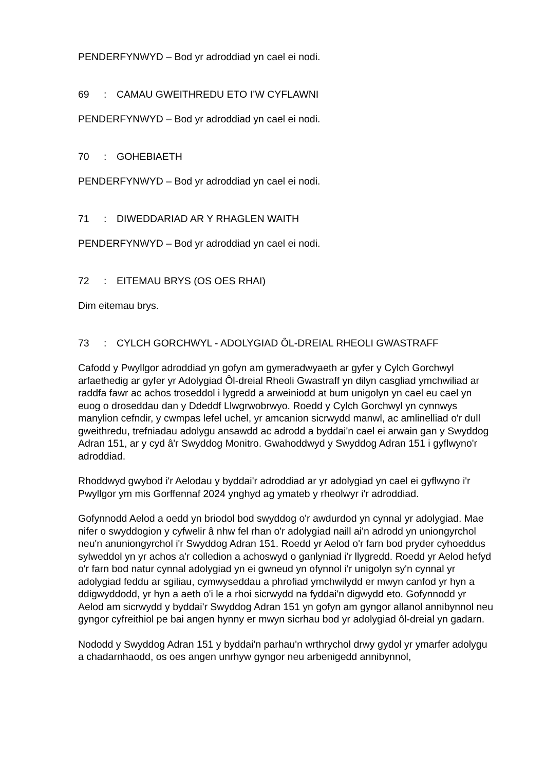PENDERFYNWYD – Bod yr adroddiad yn cael ei nodi.
69: CAMAU GWEITHREDU ETO I’W CYFLAWNI
PENDERFYNWYD – Bod yr adroddiad yn cael ei nodi.
70: GOHEBIAETH
PENDERFYNWYD – Bod yr adroddiad yn cael ei nodi.
71: DIWEDDARIAD AR Y RHAGLEN WAITH
PENDERFYNWYD – Bod yr adroddiad yn cael ei nodi.
72: EITEMAU BRYS (OS OES RHAI)
Dim eitemau brys.
73: CYLCH GORCHWYL - ADOLYGIAD ÔL-DREIAL RHEOLI GWASTRAFF
Cafodd y Pwyllgor adroddiad yn gofyn am gymeradwyaeth ar gyfer y Cylch Gorchwyl arfaethedig ar gyfer yr Adolygiad Ôl-dreial Rheoli Gwastraff yn dilyn casgliad ymchwiliad ar raddfa fawr ac achos troseddol i lygredd a arweiniodd at bum unigolyn yn cael eu cael yn euog o droseddau dan y Ddeddf Llwgrwobrwyo. Roedd y Cylch Gorchwyl yn cynnwys manylion cefndir, y cwmpas lefel uchel, yr amcanion sicrwydd manwl, ac amlinelliad o'r dull gweithredu, trefniadau adolygu ansawdd ac adrodd a byddai'n cael ei arwain gan y Swyddog Adran 151, ar y cyd â'r Swyddog Monitro. Gwahoddwyd y Swyddog Adran 151 i gyflwyno'r adroddiad.
Rhoddwyd gwybod i'r Aelodau y byddai'r adroddiad ar yr adolygiad yn cael ei gyflwyno i'r Pwyllgor ym mis Gorffennaf 2024 ynghyd ag ymateb y rheolwyr i'r adroddiad.
Gofynnodd Aelod a oedd yn briodol bod swyddog o'r awdurdod yn cynnal yr adolygiad. Mae nifer o swyddogion y cyfwelir â nhw fel rhan o'r adolygiad naill ai'n adrodd yn uniongyrchol neu'n anuniongyrchol i'r Swyddog Adran 151. Roedd yr Aelod o'r farn bod pryder cyhoeddus sylweddol yn yr achos a'r colledion a achoswyd o ganlyniad i'r llygredd. Roedd yr Aelod hefyd o'r farn bod natur cynnal adolygiad yn ei gwneud yn ofynnol i'r unigolyn sy'n cynnal yr adolygiad feddu ar sgiliau, cymwyseddau a phrofiad ymchwilydd er mwyn canfod yr hyn a ddigwyddodd, yr hyn a aeth o'i le a rhoi sicrwydd na fyddai'n digwydd eto. Gofynnodd yr Aelod am sicrwydd y byddai'r Swyddog Adran 151 yn gofyn am gyngor allanol annibynnol neu gyngor cyfreithiol pe bai angen hynny er mwyn sicrhau bod yr adolygiad ôl-dreial yn gadarn.
Nododd y Swyddog Adran 151 y byddai'n parhau'n wrthrychol drwy gydol yr ymarfer adolygu a chadarnhaodd, os oes angen unrhyw gyngor neu arbenigedd annibynnol,